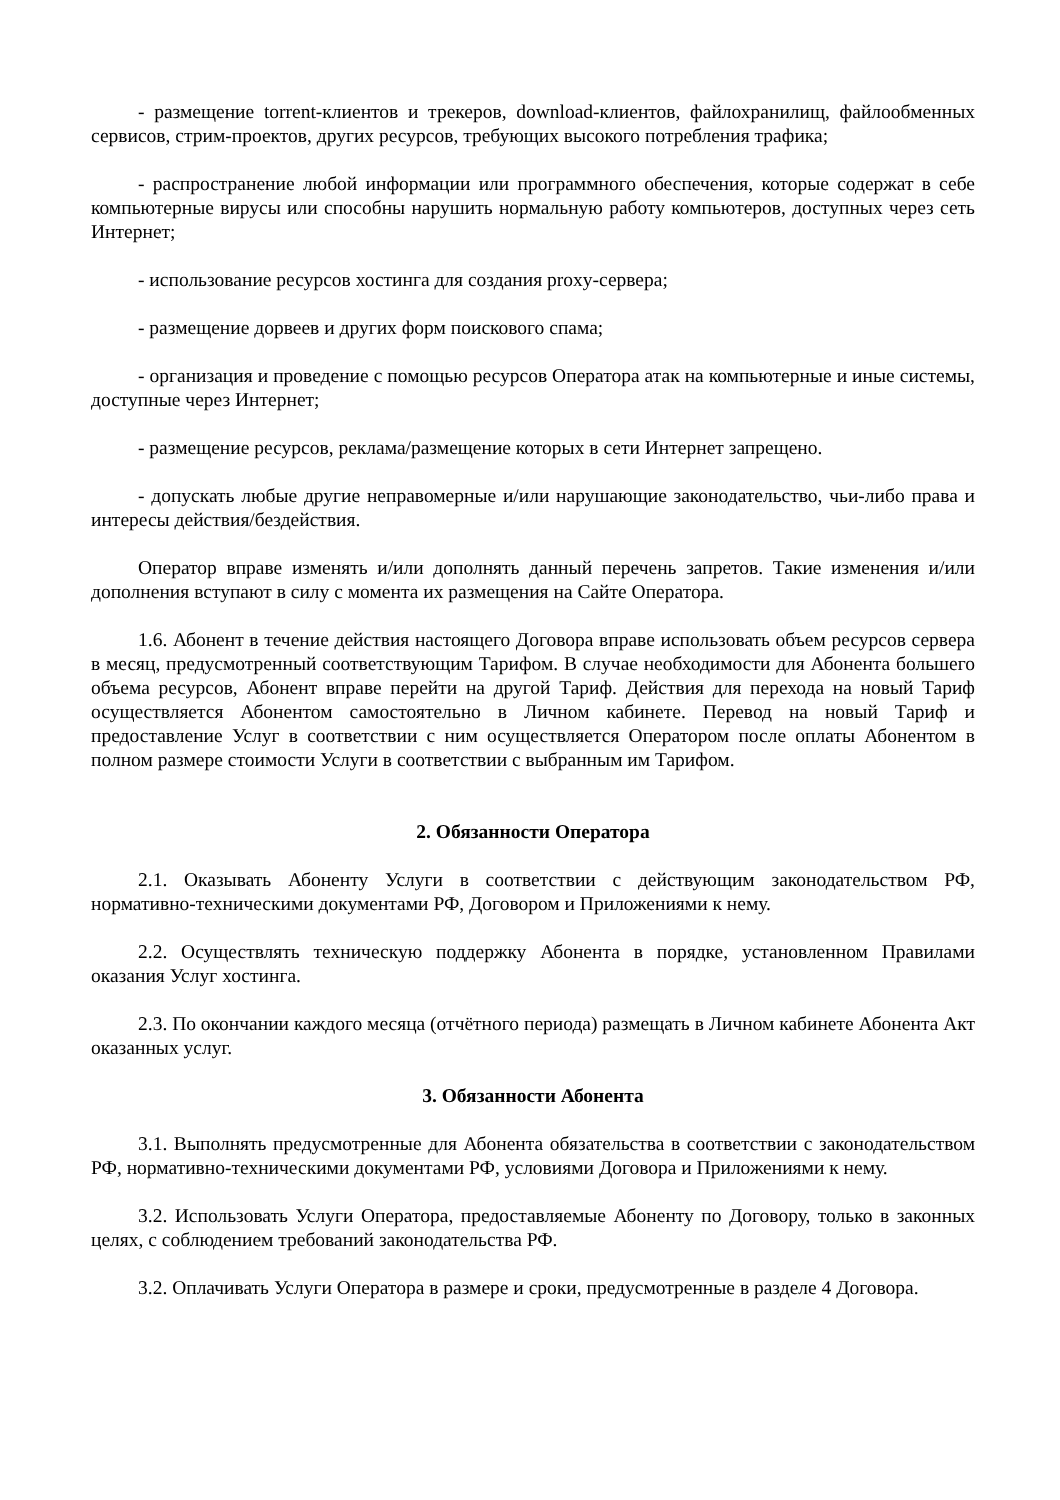- размещение torrent-клиентов и трекеров, download-клиентов, файлохранилищ, файлообменных сервисов, стрим-проектов, других ресурсов, требующих высокого потребления трафика;
- распространение любой информации или программного обеспечения, которые содержат в себе компьютерные вирусы или способны нарушить нормальную работу компьютеров, доступных через сеть Интернет;
- использование ресурсов хостинга для создания proxy-сервера;
- размещение дорвеев и других форм поискового спама;
- организация и проведение с помощью ресурсов Оператора атак на компьютерные и иные системы, доступные через Интернет;
- размещение ресурсов, реклама/размещение которых в сети Интернет запрещено.
- допускать любые другие неправомерные и/или нарушающие законодательство, чьи-либо права и интересы действия/бездействия.
Оператор вправе изменять и/или дополнять данный перечень запретов. Такие изменения и/или дополнения вступают в силу с момента их размещения на Сайте Оператора.
1.6. Абонент в течение действия настоящего Договора вправе использовать объем ресурсов сервера в месяц, предусмотренный соответствующим Тарифом. В случае необходимости для Абонента большего объема ресурсов, Абонент вправе перейти на другой Тариф. Действия для перехода на новый Тариф осуществляется Абонентом самостоятельно в Личном кабинете. Перевод на новый Тариф и предоставление Услуг в соответствии с ним осуществляется Оператором после оплаты Абонентом в полном размере стоимости Услуги в соответствии с выбранным им Тарифом.
2. Обязанности Оператора
2.1. Оказывать Абоненту Услуги в соответствии с действующим законодательством РФ, нормативно-техническими документами РФ, Договором и Приложениями к нему.
2.2. Осуществлять техническую поддержку Абонента в порядке, установленном Правилами оказания Услуг хостинга.
2.3. По окончании каждого месяца (отчётного периода) размещать в Личном кабинете Абонента Акт оказанных услуг.
3. Обязанности Абонента
3.1. Выполнять предусмотренные для Абонента обязательства в соответствии с законодательством РФ, нормативно-техническими документами РФ, условиями Договора и Приложениями к нему.
3.2. Использовать Услуги Оператора, предоставляемые Абоненту по Договору, только в законных целях, с соблюдением требований законодательства РФ.
3.2. Оплачивать Услуги Оператора в размере и сроки, предусмотренные в разделе 4 Договора.